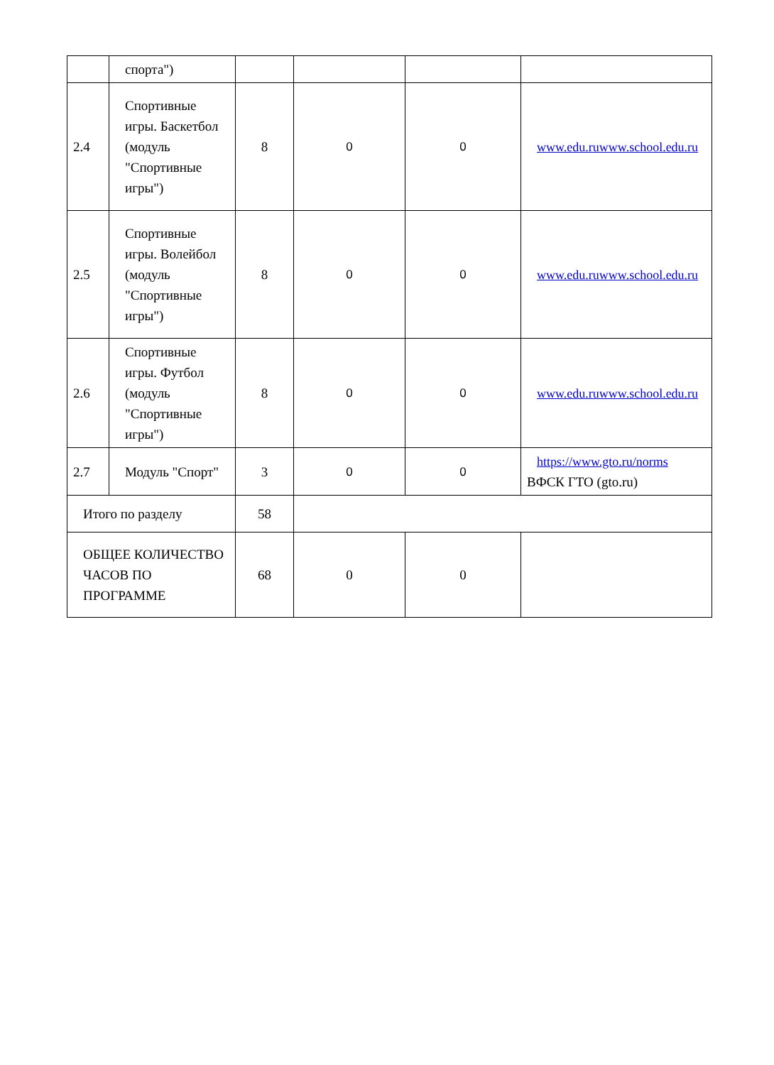| | спорта") | | | | |
| 2.4 | Спортивные игры. Баскетбол (модуль "Спортивные игры") | 8 | 0 | 0 | www.edu.ruwww.school.edu.ru |
| 2.5 | Спортивные игры. Волейбол (модуль "Спортивные игры") | 8 | 0 | 0 | www.edu.ruwww.school.edu.ru |
| 2.6 | Спортивные игры. Футбол (модуль "Спортивные игры") | 8 | 0 | 0 | www.edu.ruwww.school.edu.ru |
| 2.7 | Модуль "Спорт" | 3 | 0 | 0 | https://www.gto.ru/norms ВФСК ГТО (gto.ru) |
| Итого по разделу | | 58 | | | |
| ОБЩЕЕ КОЛИЧЕСТВО ЧАСОВ ПО ПРОГРАММЕ | | 68 | 0 | 0 | |